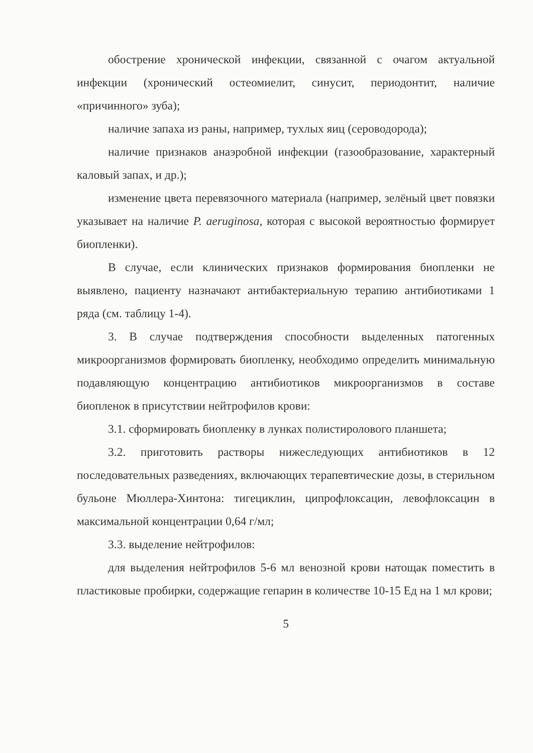обострение хронической инфекции, связанной с очагом актуальной инфекции (хронический остеомиелит, синусит, периодонтит, наличие «причинного» зуба);
наличие запаха из раны, например, тухлых яиц (сероводорода);
наличие признаков анаэробной инфекции (газообразование, характерный каловый запах, и др.);
изменение цвета перевязочного материала (например, зелёный цвет повязки указывает на наличие P. aeruginosa, которая с высокой вероятностью формирует биопленки).
В случае, если клинических признаков формирования биопленки не выявлено, пациенту назначают антибактериальную терапию антибиотиками 1 ряда (см. таблицу 1-4).
3. В случае подтверждения способности выделенных патогенных микроорганизмов формировать биопленку, необходимо определить минимальную подавляющую концентрацию антибиотиков микроорганизмов в составе биопленок в присутствии нейтрофилов крови:
3.1. сформировать биопленку в лунках полистиролового планшета;
3.2. приготовить растворы нижеследующих антибиотиков в 12 последовательных разведениях, включающих терапевтические дозы, в стерильном бульоне Мюллера-Хинтона: тигециклин, ципрофлоксацин, левофлоксацин в максимальной концентрации 0,64 г/мл;
3.3. выделение нейтрофилов:
для выделения нейтрофилов 5-6 мл венозной крови натощак поместить в пластиковые пробирки, содержащие гепарин в количестве 10-15 Ед на 1 мл крови;
5